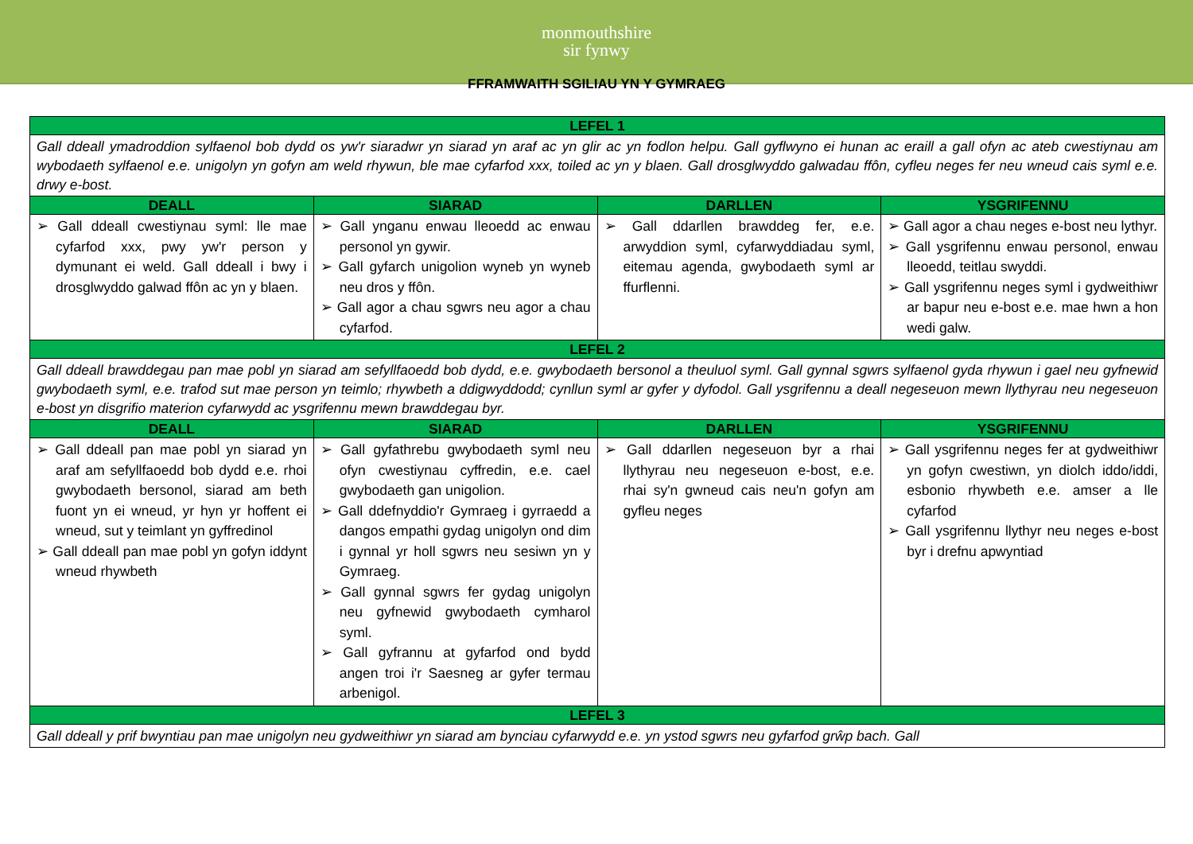monmouthshire
sir fynwy
FFRAMWAITH SGILIAU YN Y GYMRAEG
| LEFEL 1 | | | |
| Gall ddeall ymadroddion sylfaenol bob dydd os yw'r siaradwr yn siarad yn araf ac yn glir ac yn fodlon helpu. Gall gyflwyno ei hunan ac eraill a gall ofyn ac ateb cwestiynau am wybodaeth sylfaenol e.e. unigolyn yn gofyn am weld rhywun, ble mae cyfarfod xxx, toiled ac yn y blaen. Gall drosglwyddo galwadau ffôn, cyfleu neges fer neu wneud cais syml e.e. drwy e-bost. | | | |
| DEALL | SIARAD | DARLLEN | YSGRIFENNU |
| ➢ Gall ddeall cwestiynau syml: lle mae cyfarfod xxx, pwy yw'r person y dymunant ei weld. Gall ddeall i bwy i drosglwyddo galwad ffôn ac yn y blaen. | ➢ Gall ynganu enwau lleoedd ac enwau personol yn gywir. ➢ Gall gyfarch unigolion wyneb yn wyneb neu dros y ffôn. ➢ Gall agor a chau sgwrs neu agor a chau cyfarfod. | ➢ Gall ddarllen brawddeg fer, e.e. arwyddion syml, cyfarwyddiadau syml, eitemau agenda, gwybodaeth syml ar ffurflenni. | ➢ Gall agor a chau neges e-bost neu lythyr. ➢ Gall ysgrifennu enwau personol, enwau lleoedd, teitlau swyddi. ➢ Gall ysgrifennu neges syml i gydweithiwr ar bapur neu e-bost e.e. mae hwn a hon wedi galw. |
| LEFEL 2 | | | |
| Gall ddeall brawddegau pan mae pobl yn siarad am sefyllfaoedd bob dydd, e.e. gwybodaeth bersonol a theuluol syml. Gall gynnal sgwrs sylfaenol gyda rhywun i gael neu gyfnewid gwybodaeth syml, e.e. trafod sut mae person yn teimlo; rhywbeth a ddigwyddodd; cynllun syml ar gyfer y dyfodol. Gall ysgrifennu a deall negeseuon mewn llythyrau neu negeseuon e-bost yn disgrifio materion cyfarwydd ac ysgrifennu mewn brawddegau byr. | | | |
| DEALL | SIARAD | DARLLEN | YSGRIFENNU |
| ➢ Gall ddeall pan mae pobl yn siarad yn araf am sefyllfaoedd bob dydd e.e. rhoi gwybodaeth bersonol, siarad am beth fuont yn ei wneud, yr hyn yr hoffent ei wneud, sut y teimlant yn gyffredinol ➢ Gall ddeall pan mae pobl yn gofyn iddynt wneud rhywbeth | ➢ Gall gyfathrebu gwybodaeth syml neu ofyn cwestiynau cyffredin, e.e. cael gwybodaeth gan unigolion. ➢ Gall ddefnyddio'r Gymraeg i gyrraedd a dangos empathi gydag unigolyn ond dim i gynnal yr holl sgwrs neu sesiwn yn y Gymraeg. ➢ Gall gynnal sgwrs fer gydag unigolyn neu gyfnewid gwybodaeth cymharol syml. ➢ Gall gyfrannu at gyfarfod ond bydd angen troi i'r Saesneg ar gyfer termau arbenigol. | ➢ Gall ddarllen negeseuon byr a rhai llythyrau neu negeseuon e-bost, e.e. rhai sy'n gwneud cais neu'n gofyn am gyfleu neges | ➢ Gall ysgrifennu neges fer at gydweithiwr yn gofyn cwestiwn, yn diolch iddo/iddi, esbonio rhywbeth e.e. amser a lle cyfarfod ➢ Gall ysgrifennu llythyr neu neges e-bost byr i drefnu apwyntiad |
| LEFEL 3 | | | |
| Gall ddeall y prif bwyntiau pan mae unigolyn neu gydweithiwr yn siarad am bynciau cyfarwydd e.e. yn ystod sgwrs neu gyfarfod grŵp bach. Gall | | | |